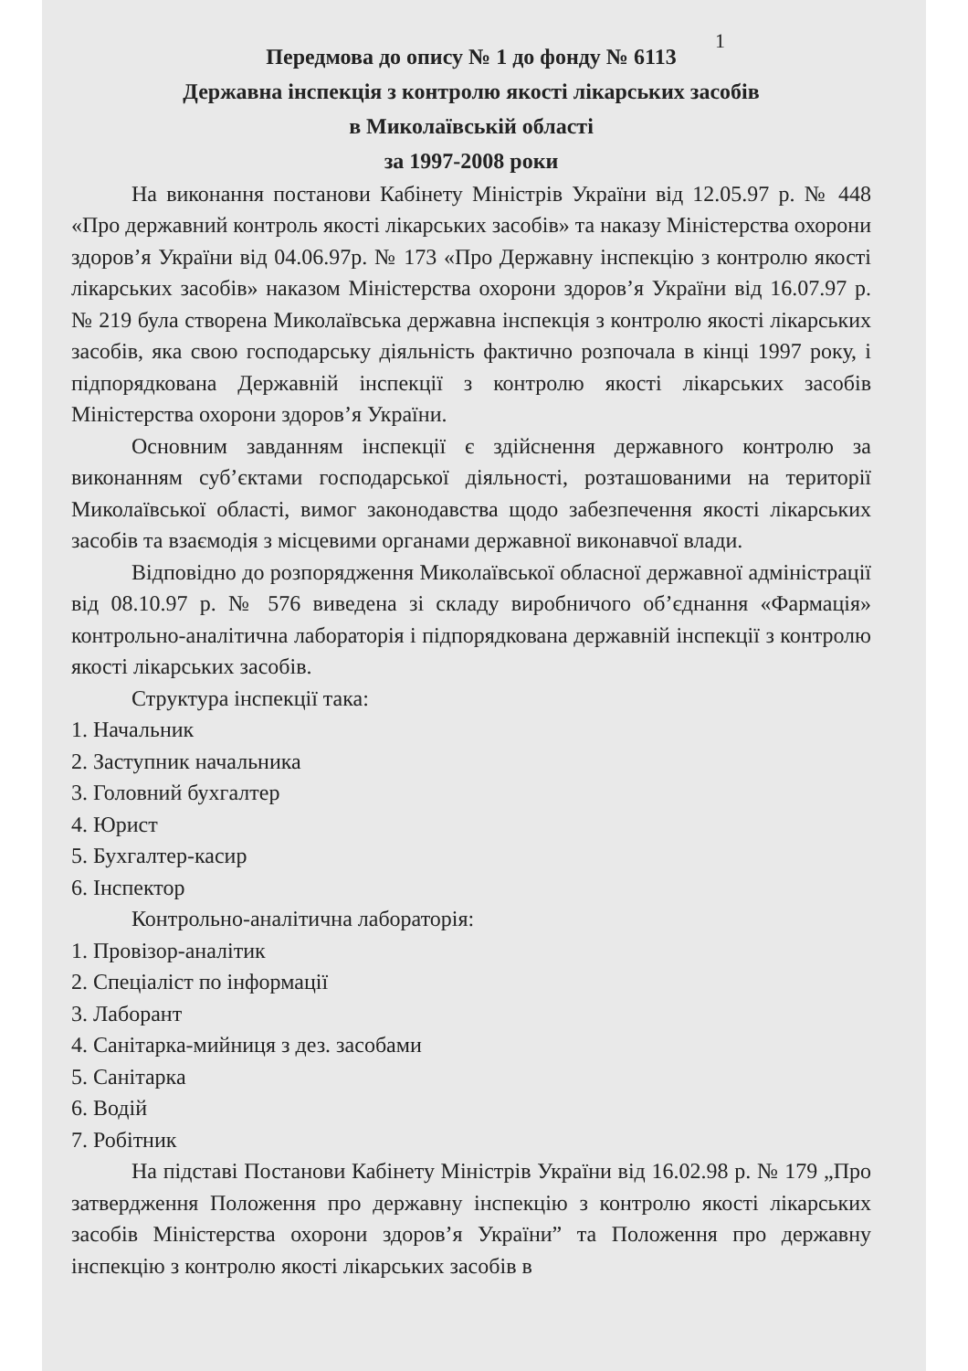1
Передмова до опису № 1 до фонду № 6113
Державна інспекція з контролю якості лікарських засобів
в Миколаївській області
за 1997-2008 роки
На виконання постанови Кабінету Міністрів України від 12.05.97 р. № 448 «Про державний контроль якості лікарських засобів» та наказу Міністерства охорони здоров’я України від 04.06.97р. № 173 «Про Державну інспекцію з контролю якості лікарських засобів» наказом Міністерства охорони здоров’я України від 16.07.97 р. № 219 була створена Миколаївська державна інспекція з контролю якості лікарських засобів, яка свою господарську діяльність фактично розпочала в кінці 1997 року, і підпорядкована Державній інспекції з контролю якості лікарських засобів Міністерства охорони здоров’я України.
Основним завданням інспекції є здійснення державного контролю за виконанням суб’єктами господарської діяльності, розташованими на території Миколаївської області, вимог законодавства щодо забезпечення якості лікарських засобів та взаємодія з місцевими органами державної виконавчої влади.
Відповідно до розпорядження Миколаївської обласної державної адміністрації від 08.10.97 р. № 576 виведена зі складу виробничого об’єднання «Фармація» контрольно-аналітична лабораторія і підпорядкована державній інспекції з контролю якості лікарських засобів.
Структура інспекції така:
1. Начальник
2. Заступник начальника
3. Головний бухгалтер
4. Юрист
5. Бухгалтер-касир
6. Інспектор
Контрольно-аналітична лабораторія:
1. Провізор-аналітик
2. Спеціаліст по інформації
3. Лаборант
4. Санітарка-мийниця з дез. засобами
5. Санітарка
6. Водій
7. Робітник
На підставі Постанови Кабінету Міністрів України від 16.02.98 р. № 179 „Про затвердження Положення про державну інспекцію з контролю якості лікарських засобів Міністерства охорони здоров’я України” та Положення про державну інспекцію з контролю якості лікарських засобів в